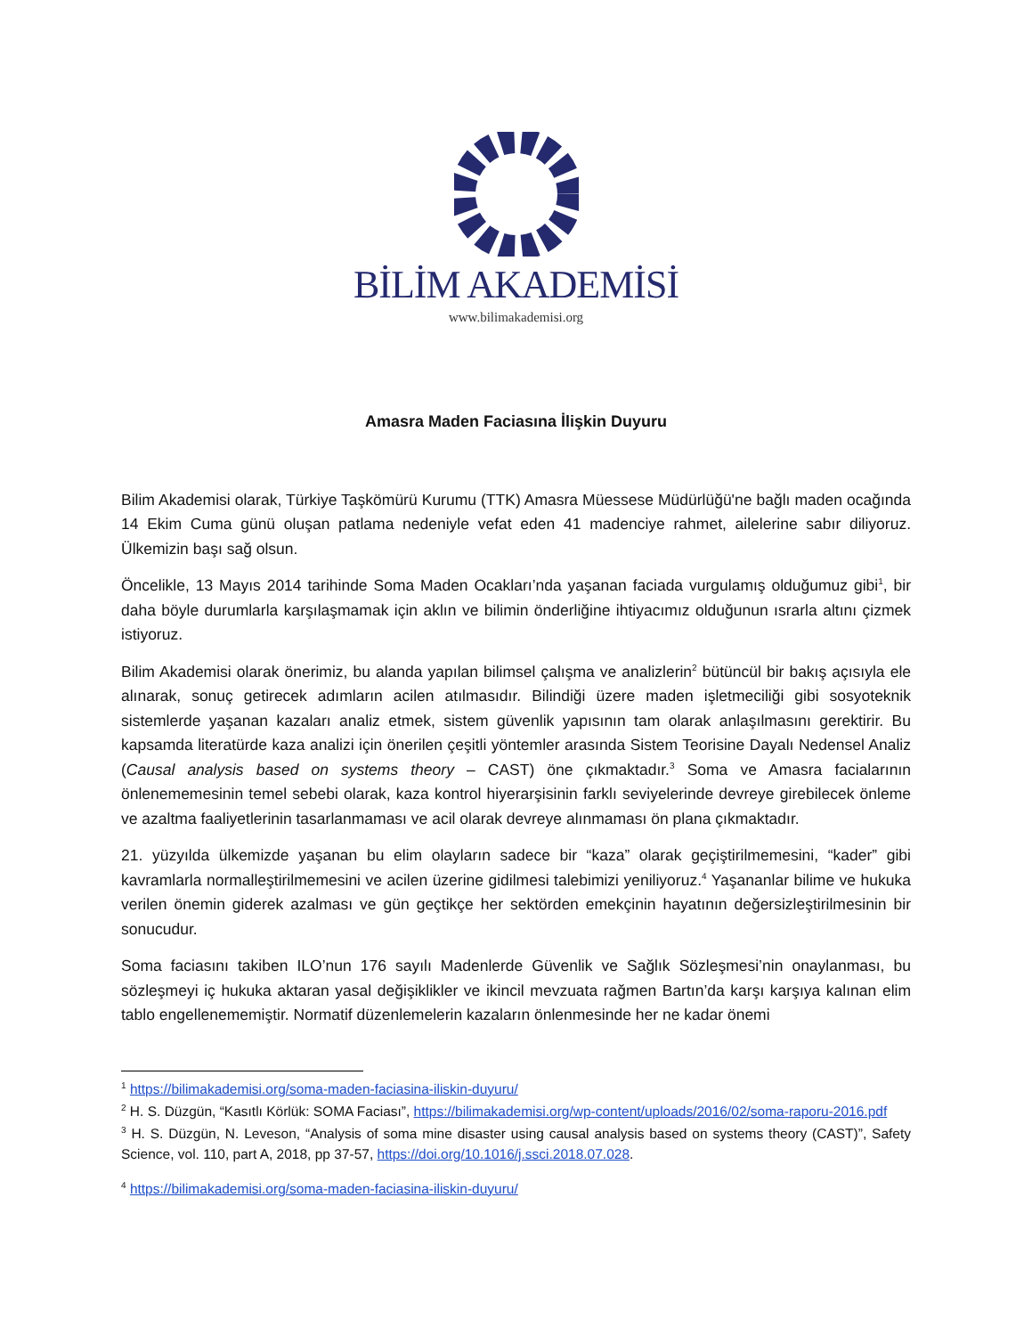BİLİM AKADEMİSİ
www.bilimakademisi.org
Amasra Maden Faciasına İlişkin Duyuru
Bilim Akademisi olarak, Türkiye Taşkömürü Kurumu (TTK) Amasra Müessese Müdürlüğü'ne bağlı maden ocağında 14 Ekim Cuma günü oluşan patlama nedeniyle vefat eden 41 madenciye rahmet, ailelerine sabır diliyoruz. Ülkemizin başı sağ olsun.
Öncelikle, 13 Mayıs 2014 tarihinde Soma Maden Ocakları’nda yaşanan faciada vurgulamış olduğumuz gibi<sup>1</sup>, bir daha böyle durumlarla karşılaşmamak için aklın ve bilimin önderliğine ihtiyacımız olduğunun ısrarla altını çizmek istiyoruz.
Bilim Akademisi olarak önerimiz, bu alanda yapılan bilimsel çalışma ve analizlerin<sup>2</sup> bütüncül bir bakış açısıyla ele alınarak, sonuç getirecek adımların acilen atılmasıdır. Bilindiği üzere maden işletmeciliği gibi sosyoteknik sistemlerde yaşanan kazaları analiz etmek, sistem güvenlik yapısının tam olarak anlaşılmasını gerektirir. Bu kapsamda literatürde kaza analizi için önerilen çeşitli yöntemler arasında Sistem Teorisine Dayalı Nedensel Analiz (Causal analysis based on systems theory – CAST) öne çıkmaktadır.<sup>3</sup> Soma ve Amasra facialarının önlenememesinin temel sebebi olarak, kaza kontrol hiyerarşisinin farklı seviyelerinde devreye girebilecek önleme ve azaltma faaliyetlerinin tasarlanmaması ve acil olarak devreye alınmaması ön plana çıkmaktadır.
21. yüzyılda ülkemizde yaşanan bu elim olayların sadece bir “kaza” olarak geçiştirilmemesini, “kader” gibi kavramlarla normalleştirilmemesini ve acilen üzerine gidilmesi talebimizi yeniliyoruz.<sup>4</sup> Yaşananlar bilime ve hukuka verilen önemin giderek azalması ve gün geçtikçe her sektörden emekçinin hayatının değersizleştirilmesinin bir sonucudur.
Soma faciasını takiben ILO’nun 176 sayılı Madenlerde Güvenlik ve Sağlık Sözleşmesi’nin onaylanması, bu sözleşmeyi iç hukuka aktaran yasal değişiklikler ve ikincil mevzuata rağmen Bartın’da karşı karşıya kalınan elim tablo engellenememiştir. Normatif düzenlemelerin kazaların önlenmesinde her ne kadar önemi
<sup>1</sup> https://bilimakademisi.org/soma-maden-faciasina-iliskin-duyuru/
<sup>2</sup> H. S. Düzgün, “Kasıtlı Körlük: SOMA Faciası”, https://bilimakademisi.org/wp-content/uploads/2016/02/soma-raporu-2016.pdf
<sup>3</sup> H. S. Düzgün, N. Leveson, “Analysis of soma mine disaster using causal analysis based on systems theory (CAST)”, Safety Science, vol. 110, part A, 2018, pp 37-57, https://doi.org/10.1016/j.ssci.2018.07.028.
<sup>4</sup> https://bilimakademisi.org/soma-maden-faciasina-iliskin-duyuru/